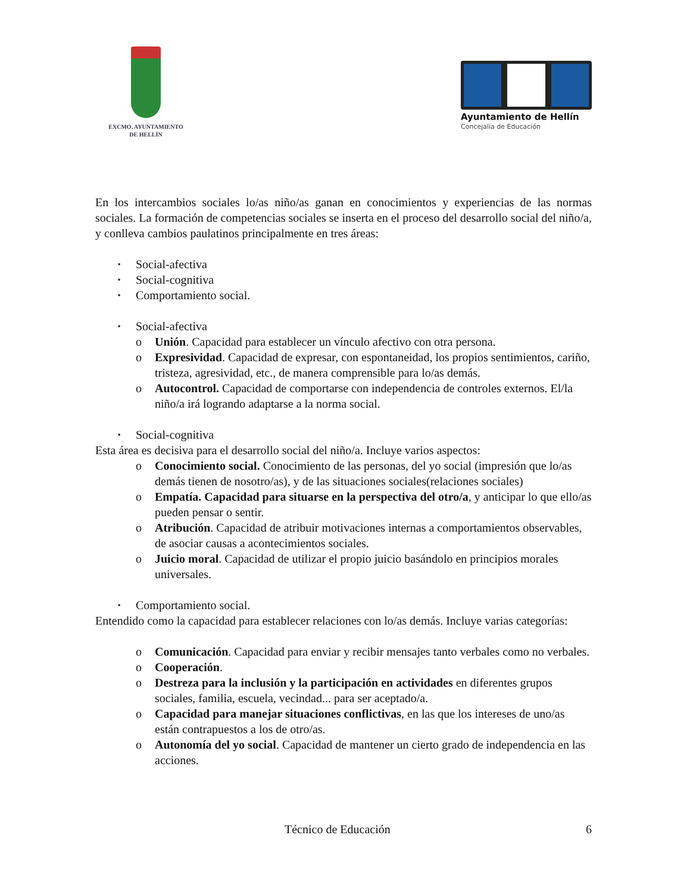EXCMO. AYUNTAMIENTO
DE HELLÍN
Ayuntamiento de Hellín
Concejalía de Educación
En los intercambios sociales lo/as niño/as ganan en conocimientos y experiencias de las normas sociales. La formación de competencias sociales se inserta en el proceso del desarrollo social del niño/a, y conlleva cambios paulatinos principalmente en tres áreas:
▪ Social-afectiva
▪ Social-cognitiva
▪ Comportamiento social.
▪ Social-afectiva
o Unión. Capacidad para establecer un vínculo afectivo con otra persona.
o Expresividad. Capacidad de expresar, con espontaneidad, los propios sentimientos, cariño, tristeza, agresividad, etc., de manera comprensible para lo/as demás.
o Autocontrol. Capacidad de comportarse con independencia de controles externos. El/la niño/a irá logrando adaptarse a la norma social.
▪ Social-cognitiva
Esta área es decisiva para el desarrollo social del niño/a. Incluye varios aspectos:
o Conocimiento social. Conocimiento de las personas, del yo social (impresión que lo/as demás tienen de nosotro/as), y de las situaciones sociales(relaciones sociales)
o Empatía. Capacidad para situarse en la perspectiva del otro/a, y anticipar lo que ello/as pueden pensar o sentir.
o Atribución. Capacidad de atribuir motivaciones internas a comportamientos observables, de asociar causas a acontecimientos sociales.
o Juicio moral. Capacidad de utilizar el propio juicio basándolo en principios morales universales.
▪ Comportamiento social.
Entendido como la capacidad para establecer relaciones con lo/as demás. Incluye varias categorías:
o Comunicación. Capacidad para enviar y recibir mensajes tanto verbales como no verbales.
o Cooperación.
o Destreza para la inclusión y la participación en actividades en diferentes grupos sociales, familia, escuela, vecindad... para ser aceptado/a.
o Capacidad para manejar situaciones conflictivas, en las que los intereses de uno/as están contrapuestos a los de otro/as.
o Autonomía del yo social. Capacidad de mantener un cierto grado de independencia en las acciones.
Técnico de Educación 6